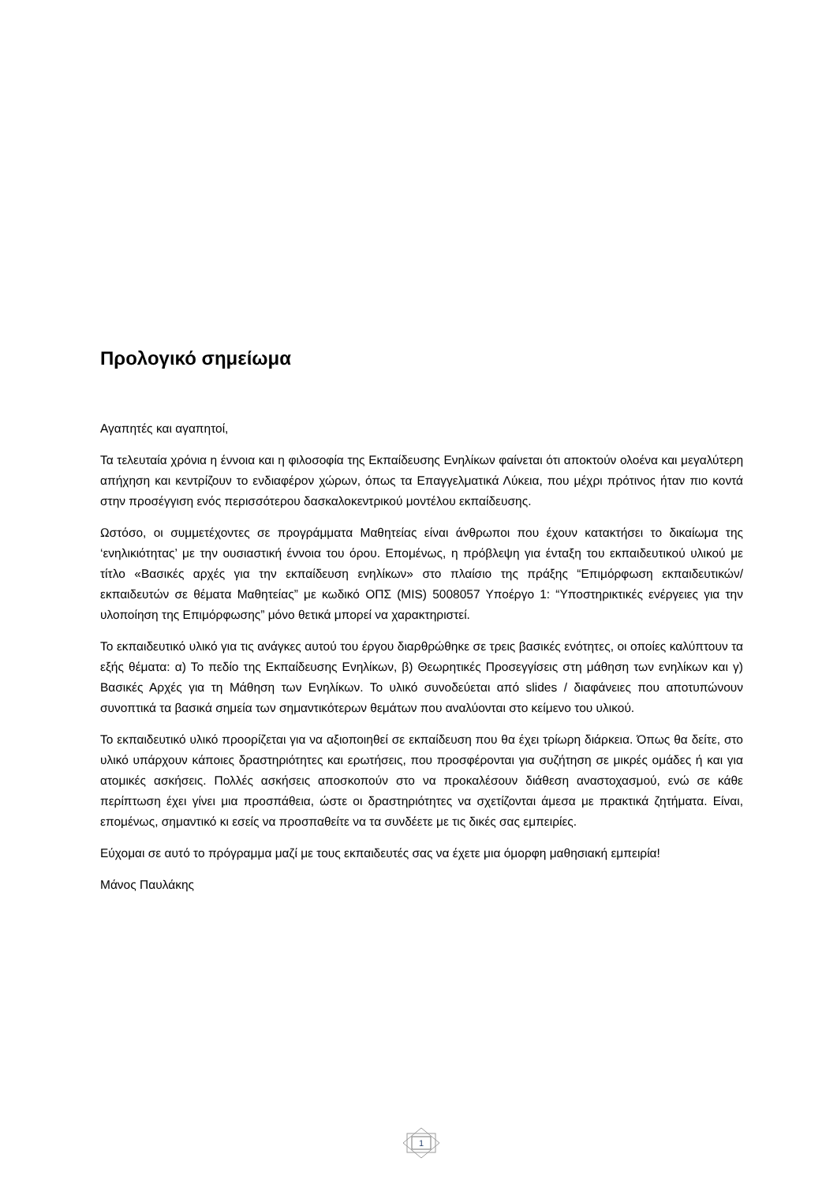Προλογικό σημείωμα
Αγαπητές και αγαπητοί,
Τα τελευταία χρόνια η έννοια και η φιλοσοφία της Εκπαίδευσης Ενηλίκων φαίνεται ότι αποκτούν ολοένα και μεγαλύτερη απήχηση και κεντρίζουν το ενδιαφέρον χώρων, όπως τα Επαγγελματικά Λύκεια, που μέχρι πρότινος ήταν πιο κοντά στην προσέγγιση ενός περισσότερου δασκαλοκεντρικού μοντέλου εκπαίδευσης.
Ωστόσο, οι συμμετέχοντες σε προγράμματα Μαθητείας είναι άνθρωποι που έχουν κατακτήσει το δικαίωμα της ‘ενηλικιότητας’ με την ουσιαστική έννοια του όρου. Επομένως, η πρόβλεψη για ένταξη του εκπαιδευτικού υλικού με τίτλο «Βασικές αρχές για την εκπαίδευση ενηλίκων» στο πλαίσιο της πράξης “Επιμόρφωση εκπαιδευτικών/εκπαιδευτών σε θέματα Μαθητείας” με κωδικό ΟΠΣ (MIS) 5008057 Υποέργο 1: “Υποστηρικτικές ενέργειες για την υλοποίηση της Επιμόρφωσης” μόνο θετικά μπορεί να χαρακτηριστεί.
Το εκπαιδευτικό υλικό για τις ανάγκες αυτού του έργου διαρθρώθηκε σε τρεις βασικές ενότητες, οι οποίες καλύπτουν τα εξής θέματα: α) Το πεδίο της Εκπαίδευσης Ενηλίκων, β) Θεωρητικές Προσεγγίσεις στη μάθηση των ενηλίκων και γ) Βασικές Αρχές για τη Μάθηση των Ενηλίκων. Το υλικό συνοδεύεται από slides / διαφάνειες που αποτυπώνουν συνοπτικά τα βασικά σημεία των σημαντικότερων θεμάτων που αναλύονται στο κείμενο του υλικού.
Το εκπαιδευτικό υλικό προορίζεται για να αξιοποιηθεί σε εκπαίδευση που θα έχει τρίωρη διάρκεια. Όπως θα δείτε, στο υλικό υπάρχουν κάποιες δραστηριότητες και ερωτήσεις, που προσφέρονται για συζήτηση σε μικρές ομάδες ή και για ατομικές ασκήσεις. Πολλές ασκήσεις αποσκοπούν στο να προκαλέσουν διάθεση αναστοχασμού, ενώ σε κάθε περίπτωση έχει γίνει μια προσπάθεια, ώστε οι δραστηριότητες να σχετίζονται άμεσα με πρακτικά ζητήματα. Είναι, επομένως, σημαντικό κι εσείς να προσπαθείτε να τα συνδέετε με τις δικές σας εμπειρίες.
Εύχομαι σε αυτό το πρόγραμμα μαζί με τους εκπαιδευτές σας να έχετε μια όμορφη μαθησιακή εμπειρία!
Μάνος Παυλάκης
1